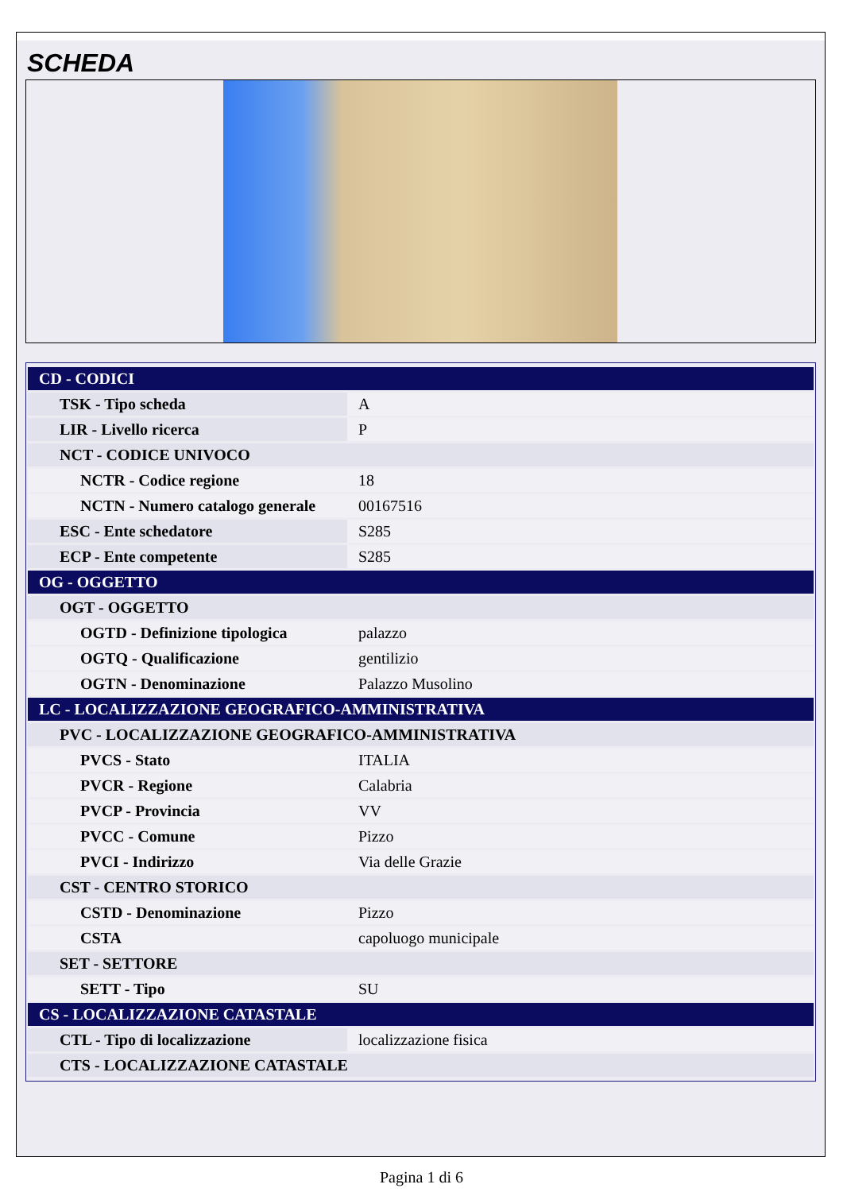SCHEDA
| CD - CODICI | |
| TSK - Tipo scheda | A |
| LIR - Livello ricerca | P |
| NCT - CODICE UNIVOCO | |
| NCTR - Codice regione | 18 |
| NCTN - Numero catalogo generale | 00167516 |
| ESC - Ente schedatore | S285 |
| ECP - Ente competente | S285 |
| OG - OGGETTO | |
| OGT - OGGETTO | |
| OGTD - Definizione tipologica | palazzo |
| OGTQ - Qualificazione | gentilizio |
| OGTN - Denominazione | Palazzo Musolino |
| LC - LOCALIZZAZIONE GEOGRAFICO-AMMINISTRATIVA | |
| PVC - LOCALIZZAZIONE GEOGRAFICO-AMMINISTRATIVA | |
| PVCS - Stato | ITALIA |
| PVCR - Regione | Calabria |
| PVCP - Provincia | VV |
| PVCC - Comune | Pizzo |
| PVCI - Indirizzo | Via delle Grazie |
| CST - CENTRO STORICO | |
| CSTD - Denominazione | Pizzo |
| CSTA | capoluogo municipale |
| SET - SETTORE | |
| SETT - Tipo | SU |
| CS - LOCALIZZAZIONE CATASTALE | |
| CTL - Tipo di localizzazione | localizzazione fisica |
| CTS - LOCALIZZAZIONE CATASTALE | |
Pagina 1 di 6